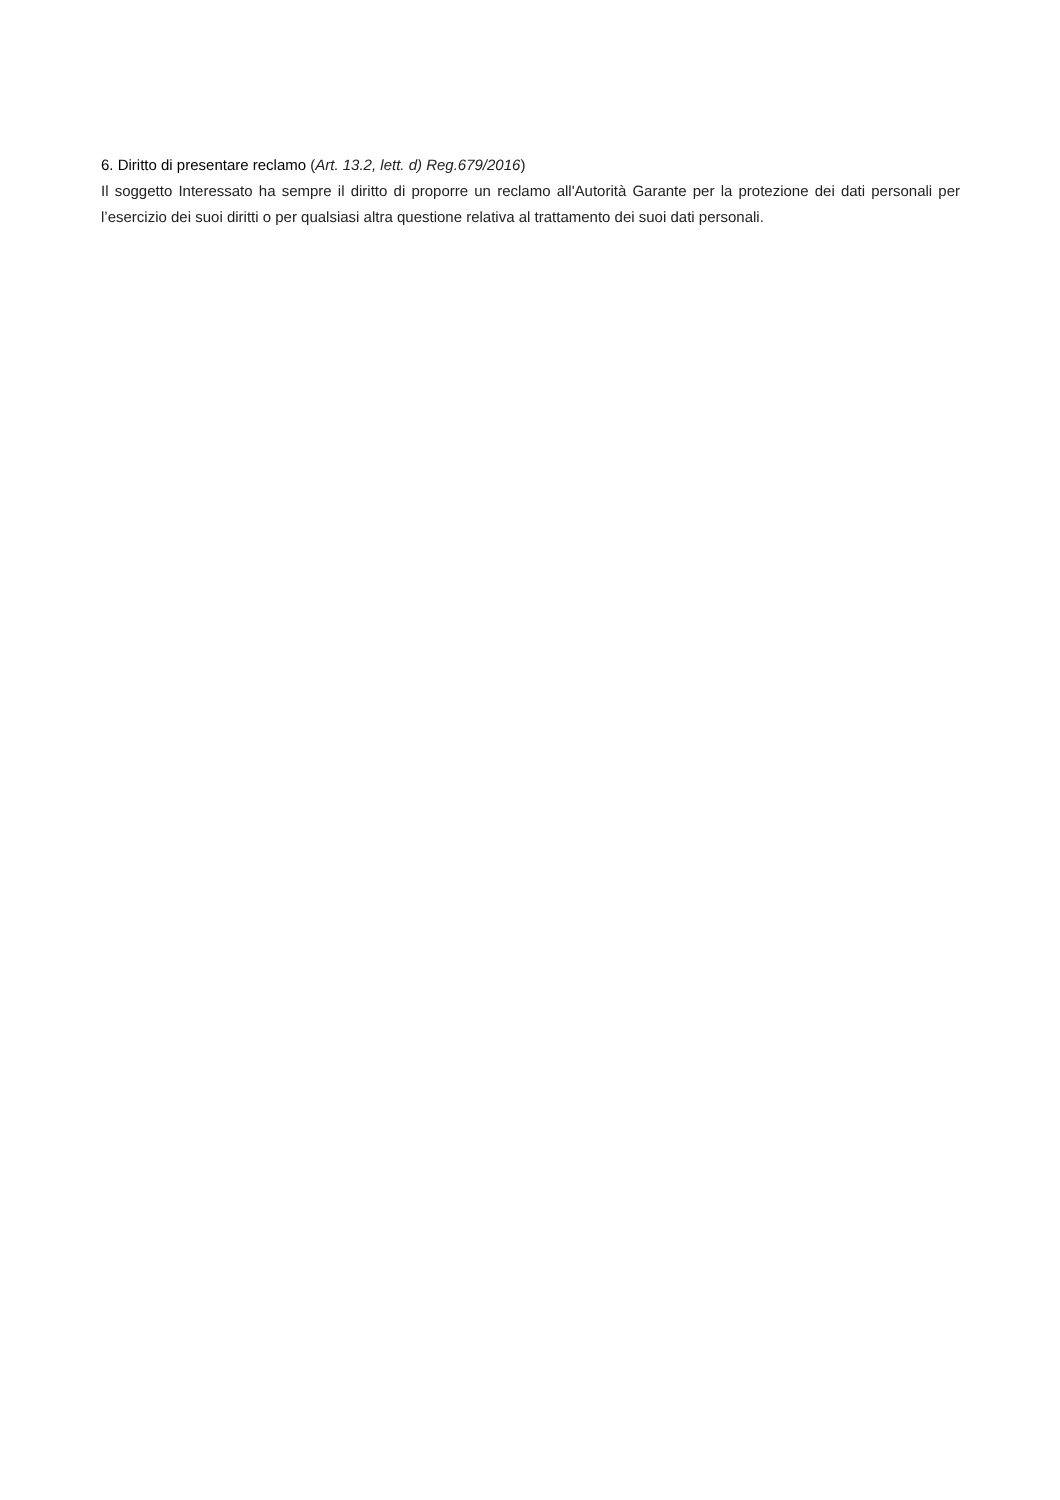6. Diritto di presentare reclamo (Art. 13.2, lett. d) Reg.679/2016)
Il soggetto Interessato ha sempre il diritto di proporre un reclamo all'Autorità Garante per la protezione dei dati personali per l’esercizio dei suoi diritti o per qualsiasi altra questione relativa al trattamento dei suoi dati personali.